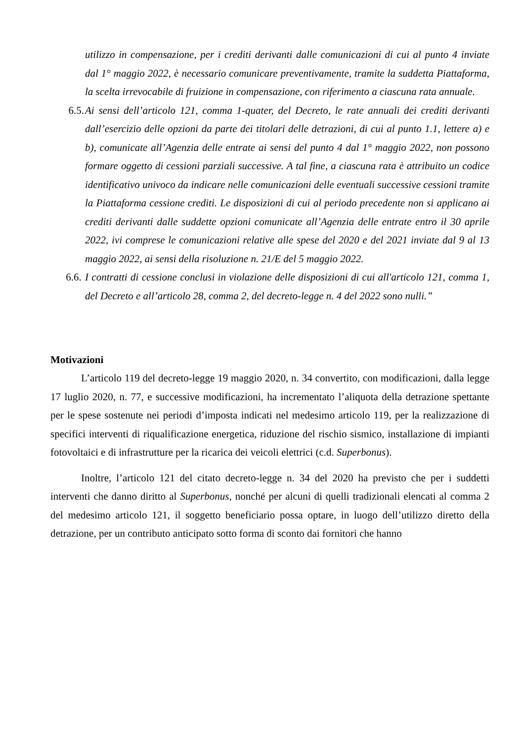utilizzo in compensazione, per i crediti derivanti dalle comunicazioni di cui al punto 4 inviate dal 1° maggio 2022, è necessario comunicare preventivamente, tramite la suddetta Piattaforma, la scelta irrevocabile di fruizione in compensazione, con riferimento a ciascuna rata annuale.
6.5. Ai sensi dell’articolo 121, comma 1-quater, del Decreto, le rate annuali dei crediti derivanti dall’esercizio delle opzioni da parte dei titolari delle detrazioni, di cui al punto 1.1, lettere a) e b), comunicate all’Agenzia delle entrate ai sensi del punto 4 dal 1° maggio 2022, non possono formare oggetto di cessioni parziali successive. A tal fine, a ciascuna rata è attribuito un codice identificativo univoco da indicare nelle comunicazioni delle eventuali successive cessioni tramite la Piattaforma cessione crediti. Le disposizioni di cui al periodo precedente non si applicano ai crediti derivanti dalle suddette opzioni comunicate all’Agenzia delle entrate entro il 30 aprile 2022, ivi comprese le comunicazioni relative alle spese del 2020 e del 2021 inviate dal 9 al 13 maggio 2022, ai sensi della risoluzione n. 21/E del 5 maggio 2022.
6.6. I contratti di cessione conclusi in violazione delle disposizioni di cui all'articolo 121, comma 1, del Decreto e all’articolo 28, comma 2, del decreto-legge n. 4 del 2022 sono nulli.”
Motivazioni
L’articolo 119 del decreto-legge 19 maggio 2020, n. 34 convertito, con modificazioni, dalla legge 17 luglio 2020, n. 77, e successive modificazioni, ha incrementato l’aliquota della detrazione spettante per le spese sostenute nei periodi d’imposta indicati nel medesimo articolo 119, per la realizzazione di specifici interventi di riqualificazione energetica, riduzione del rischio sismico, installazione di impianti fotovoltaici e di infrastrutture per la ricarica dei veicoli elettrici (c.d. Superbonus).
Inoltre, l’articolo 121 del citato decreto-legge n. 34 del 2020 ha previsto che per i suddetti interventi che danno diritto al Superbonus, nonché per alcuni di quelli tradizionali elencati al comma 2 del medesimo articolo 121, il soggetto beneficiario possa optare, in luogo dell’utilizzo diretto della detrazione, per un contributo anticipato sotto forma di sconto dai fornitori che hanno